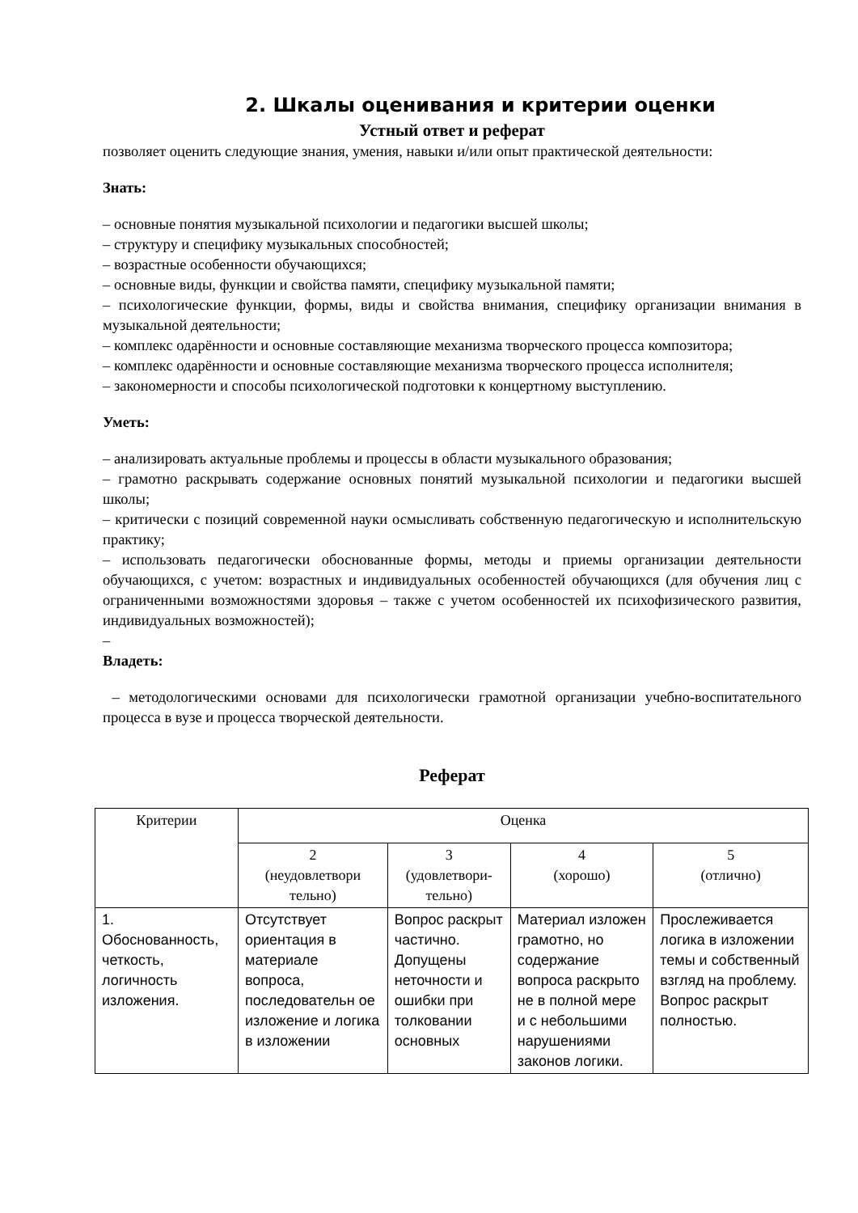2. Шкалы оценивания и критерии оценки
Устный ответ и реферат
позволяет оценить следующие знания, умения, навыки и/или опыт практической деятельности:
Знать:
– основные понятия музыкальной психологии и педагогики высшей школы;
– структуру и специфику музыкальных способностей;
– возрастные особенности обучающихся;
– основные виды, функции и свойства памяти, специфику музыкальной памяти;
– психологические функции, формы, виды и свойства внимания, специфику организации внимания в музыкальной деятельности;
– комплекс одарённости и основные составляющие механизма творческого процесса композитора;
– комплекс одарённости и основные составляющие механизма творческого процесса исполнителя;
– закономерности и способы психологической подготовки к концертному выступлению.
Уметь:
– анализировать актуальные проблемы и процессы в области музыкального образования;
– грамотно раскрывать содержание основных понятий музыкальной психологии и педагогики высшей школы;
– критически с позиций современной науки осмысливать собственную педагогическую и исполнительскую практику;
– использовать педагогически обоснованные формы, методы и приемы организации деятельности обучающихся, с учетом: возрастных и индивидуальных особенностей обучающихся (для обучения лиц с ограниченными возможностями здоровья – также с учетом особенностей их психофизического развития, индивидуальных возможностей);
–
Владеть:
– методологическими основами для психологически грамотной организации учебно-воспитательного процесса в вузе и процесса творческой деятельности.
Реферат
| Критерии | Оценка | | | |
| | 2 (неудовлетвори тельно) | 3 (удовлетвори- тельно) | 4 (хорошо) | 5 (отлично) |
| 1. Обоснованность, четкость, логичность изложения. | Отсутствует ориентация в материале вопроса, последовательн ое изложение и логика в изложении | Вопрос раскрыт частично. Допущены неточности и ошибки при толковании основных | Материал изложен грамотно, но содержание вопроса раскрыто не в полной мере и с небольшими нарушениями законов логики. | Прослеживается логика в изложении темы и собственный взгляд на проблему. Вопрос раскрыт полностью. |